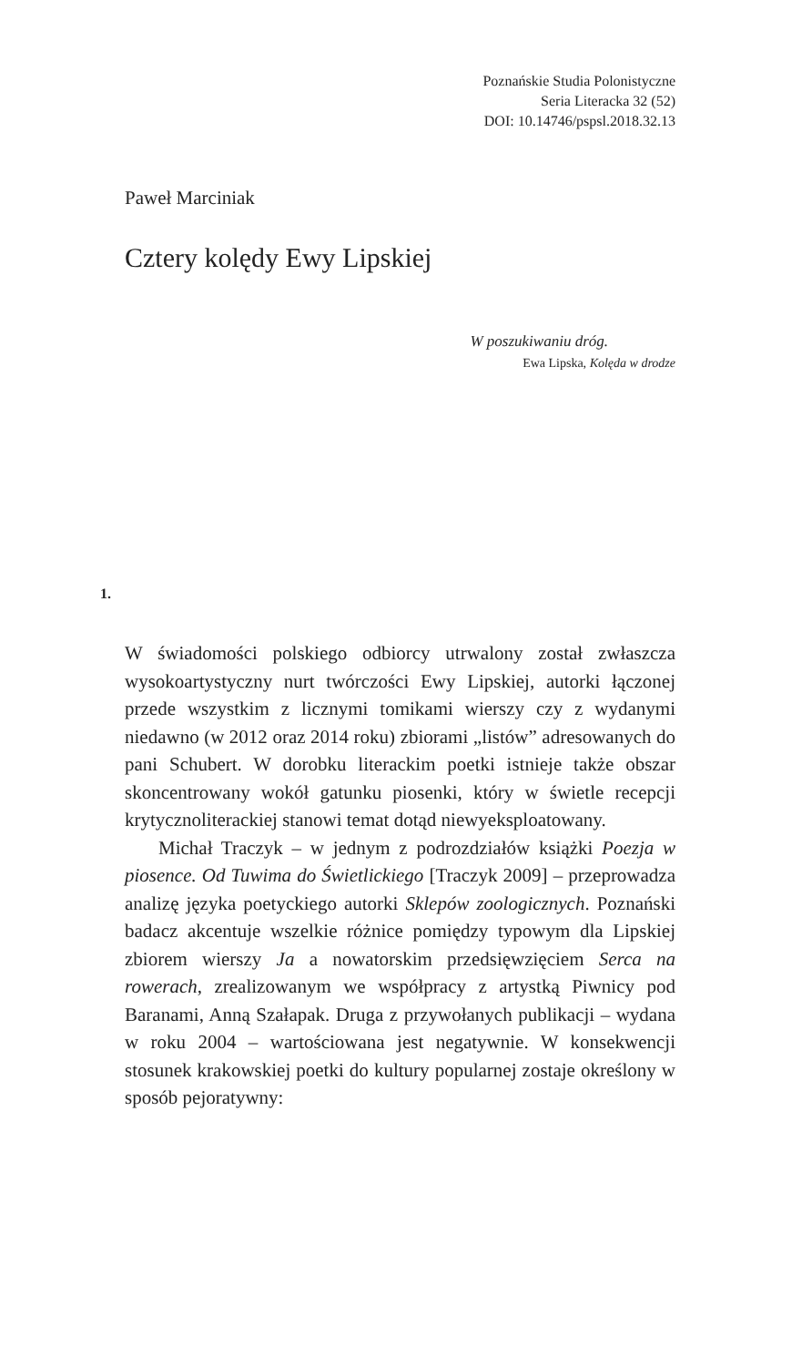Poznańskie Studia Polonistyczne
Seria Literacka 32 (52)
DOI: 10.14746/pspsl.2018.32.13
Paweł Marciniak
Cztery kolędy Ewy Lipskiej
W poszukiwaniu dróg.
Ewa Lipska, Kolęda w drodze
1.
W świadomości polskiego odbiorcy utrwalony został zwłaszcza wysokoartystyczny nurt twórczości Ewy Lipskiej, autorki łączonej przede wszystkim z licznymi tomikami wierszy czy z wydanymi niedawno (w 2012 oraz 2014 roku) zbiorami „listów” adresowanych do pani Schubert. W dorobku literackim poetki istnieje także obszar skoncentrowany wokół gatunku piosenki, który w świetle recepcji krytycznoliterackiej stanowi temat dotąd niewyeksploatowany.
Michał Traczyk – w jednym z podrozdziałów książki Poezja w piosence. Od Tuwima do Świetlickiego [Traczyk 2009] – przeprowadza analizę języka poetyckiego autorki Sklepów zoologicznych. Poznański badacz akcentuje wszelkie różnice pomiędzy typowym dla Lipskiej zbiorem wierszy Ja a nowatorskim przedsięwzięciem Serca na rowerach, zrealizowanym we współpracy z artystką Piwnicy pod Baranami, Anną Szałapak. Druga z przywołanych publikacji – wydana w roku 2004 – wartościowana jest negatywnie. W konsekwencji stosunek krakowskiej poetki do kultury popularnej zostaje określony w sposób pejoratywny: